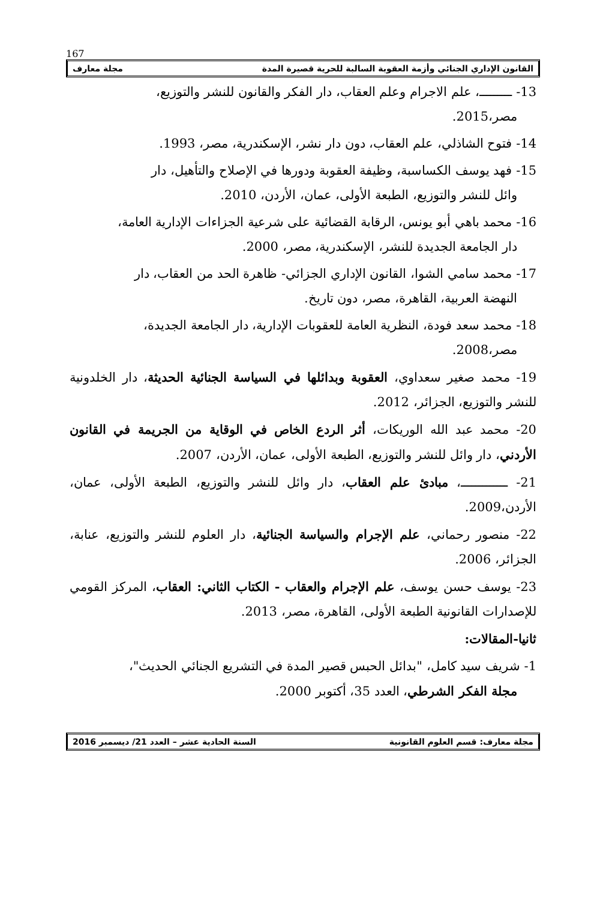167
القانون الإداري الجنائي وأزمة العقوبة السالبة للحرية قصيرة المدة مجلة معارف
13- ـــــــــ، علم الاجرام وعلم العقاب، دار الفكر والقانون للنشر والتوزيع،
مصر،2015.
14- فتوح الشاذلي، علم العقاب، دون دار نشر، الإسكندرية، مصر، 1993.
15- فهد يوسف الكساسبة، وظيفة العقوبة ودورها في الإصلاح والتأهيل، دار
وائل للنشر والتوزيع، الطبعة الأولى، عمان، الأردن، 2010.
16- محمد باهي أبو يونس، الرقابة القضائية على شرعية الجزاءات الإدارية العامة،
دار الجامعة الجديدة للنشر، الإسكندرية، مصر، 2000.
17- محمد سامي الشوا، القانون الإداري الجزائي- ظاهرة الحد من العقاب، دار
النهضة العربية، القاهرة، مصر، دون تاريخ.
18- محمد سعد فودة، النظرية العامة للعقوبات الإدارية، دار الجامعة الجديدة،
مصر،2008.
19- محمد صغير سعداوي، العقوبة وبدائلها في السياسة الجنائية الحديثة، دار الخلدونية للنشر والتوزيع، الجزائر، 2012.
20- محمد عبد الله الوريكات، أثر الردع الخاص في الوقاية من الجريمة في القانون الأردني، دار وائل للنشر والتوزيع، الطبعة الأولى، عمان، الأردن، 2007.
21- ـــــــــــــ، مبادئ علم العقاب، دار وائل للنشر والتوزيع، الطبعة الأولى، عمان، الأردن،2009.
22- منصور رحماني، علم الإجرام والسياسة الجنائية، دار العلوم للنشر والتوزيع، عنابة، الجزائر، 2006.
23- يوسف حسن يوسف، علم الإجرام والعقاب - الكتاب الثاني: العقاب، المركز القومي للإصدارات القانونية الطبعة الأولى، القاهرة، مصر، 2013.
ثانيا-المقالات:
1- شريف سيد كامل، "بدائل الحبس قصير المدة في التشريع الجنائي الحديث"،
مجلة الفكر الشرطي، العدد 35، أكتوبر 2000.
مجلة معارف: قسم العلوم القانونية السنة الحادية عشر – العدد 21/ ديسمبر 2016